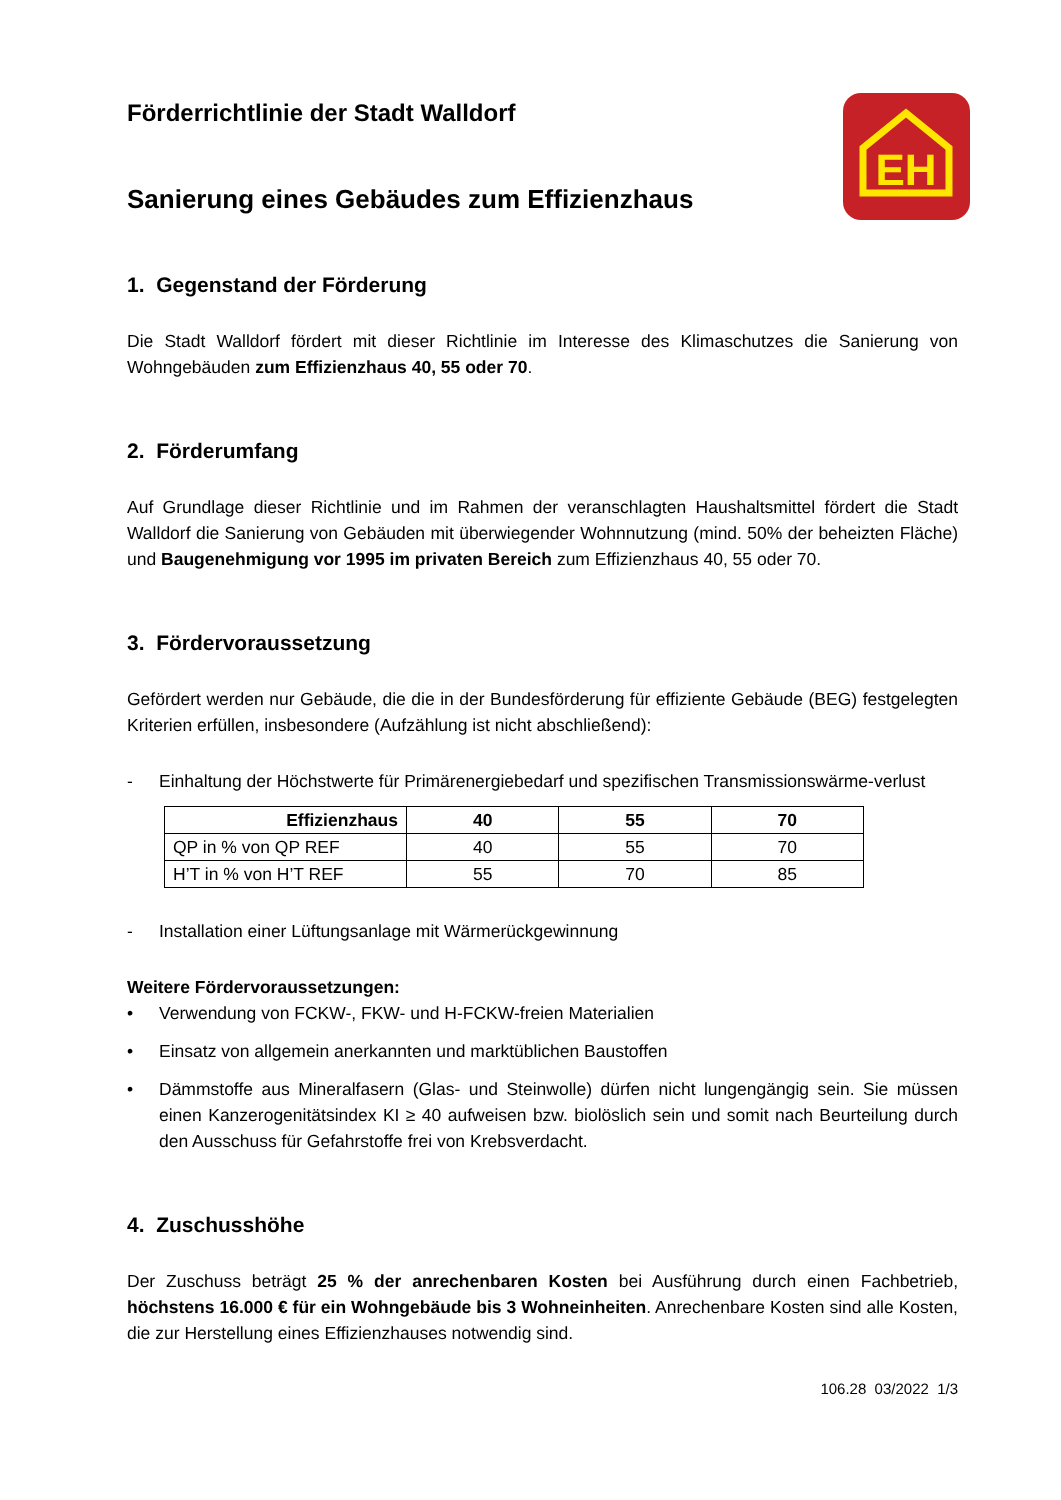EH
Förderrichtlinie der Stadt Walldorf
Sanierung eines Gebäudes zum Effizienzhaus
1. Gegenstand der Förderung
Die Stadt Walldorf fördert mit dieser Richtlinie im Interesse des Klimaschutzes die Sanierung von Wohngebäuden zum Effizienzhaus 40, 55 oder 70.
2. Förderumfang
Auf Grundlage dieser Richtlinie und im Rahmen der veranschlagten Haushaltsmittel fördert die Stadt Walldorf die Sanierung von Gebäuden mit überwiegender Wohnnutzung (mind. 50% der beheizten Fläche) und Baugenehmigung vor 1995 im privaten Bereich zum Effizienzhaus 40, 55 oder 70.
3. Fördervoraussetzung
Gefördert werden nur Gebäude, die die in der Bundesförderung für effiziente Gebäude (BEG) festgelegten Kriterien erfüllen, insbesondere (Aufzählung ist nicht abschließend):
- Einhaltung der Höchstwerte für Primärenergiebedarf und spezifischen Transmissionswärme-verlust
| Effizienzhaus | 40 | 55 | 70 |
| --- | --- | --- | --- |
| QP in % von QP REF | 40 | 55 | 70 |
| H’T in % von H’T REF | 55 | 70 | 85 |
- Installation einer Lüftungsanlage mit Wärmerückgewinnung
Weitere Fördervoraussetzungen:
• Verwendung von FCKW-, FKW- und H-FCKW-freien Materialien
• Einsatz von allgemein anerkannten und marktüblichen Baustoffen
• Dämmstoffe aus Mineralfasern (Glas- und Steinwolle) dürfen nicht lungengängig sein. Sie müssen einen Kanzerogenitätsindex KI ≥ 40 aufweisen bzw. biolöslich sein und somit nach Beurteilung durch den Ausschuss für Gefahrstoffe frei von Krebsverdacht.
4. Zuschusshöhe
Der Zuschuss beträgt 25 % der anrechenbaren Kosten bei Ausführung durch einen Fachbetrieb, höchstens 16.000 € für ein Wohngebäude bis 3 Wohneinheiten. Anrechenbare Kosten sind alle Kosten, die zur Herstellung eines Effizienzhauses notwendig sind.
106.28 03/2022 1/3